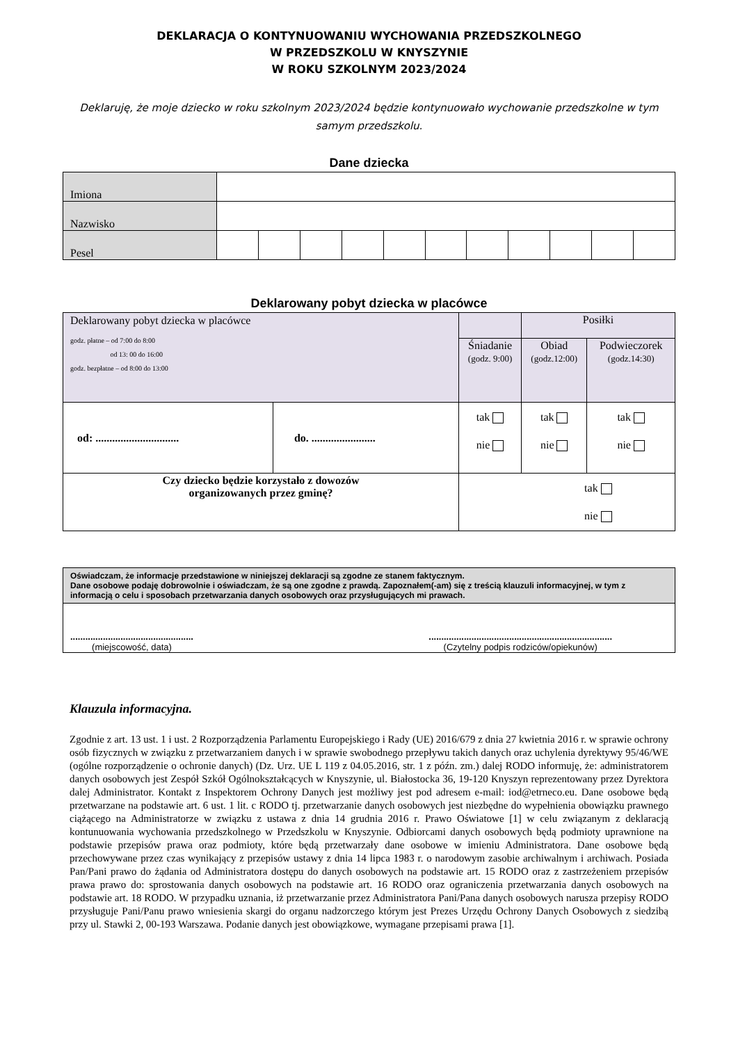DEKLARACJA O KONTYNUOWANIU WYCHOWANIA PRZEDSZKOLNEGO
W PRZEDSZKOLU W KNYSZYNIE
W ROKU SZKOLNYM 2023/2024
Deklaruję, że moje dziecko w roku szkolnym 2023/2024 będzie kontynuowało wychowanie przedszkolne w tym samym przedszkolu.
Dane dziecka
| Imiona | | | | | | | | | | | |
| Nazwisko | | | | | | | | | | | |
| Pesel | | | | | | | | | | | |
Deklarowany pobyt dziecka w placówce
| Deklarowany pobyt dziecka w placówce godz. płatne – od 7:00 do 8:00 od 13: 00 do 16:00 godz. bezpłatne – od 8:00 do 13:00 | | | Posiłki | |
| | | Śniadanie (godz. 9:00) | Obiad (godz.12:00) | Podwieczorek (godz.14:30) |
| od: .............................. | do. ....................... | tak nie | tak nie | tak nie |
| Czy dziecko będzie korzystało z dowozów organizowanych przez gminę? | | tak nie | | |
| Oświadczam, że informacje przedstawione w niniejszej deklaracji są zgodne ze stanem faktycznym. Dane osobowe podaję dobrowolnie i oświadczam, że są one zgodne z prawdą. Zapoznałem(-am) się z treścią klauzuli informacyjnej, w tym z informacją o celu i sposobach przetwarzania danych osobowych oraz przysługujących mi prawach. |
| ................................................. (miejscowość, data) ......................................................................... (Czytelny podpis rodziców/opiekunów) |
Klauzula informacyjna.
Zgodnie z art. 13 ust. 1 i ust. 2 Rozporządzenia Parlamentu Europejskiego i Rady (UE) 2016/679 z dnia 27 kwietnia 2016 r. w sprawie ochrony osób fizycznych w związku z przetwarzaniem danych i w sprawie swobodnego przepływu takich danych oraz uchylenia dyrektywy 95/46/WE (ogólne rozporządzenie o ochronie danych) (Dz. Urz. UE L 119 z 04.05.2016, str. 1 z późn. zm.) dalej RODO informuję, że: administratorem danych osobowych jest Zespół Szkół Ogólnokształcących w Knyszynie, ul. Białostocka 36, 19-120 Knyszyn reprezentowany przez Dyrektora dalej Administrator. Kontakt z Inspektorem Ochrony Danych jest możliwy jest pod adresem e-mail: iod@etrneco.eu. Dane osobowe będą przetwarzane na podstawie art. 6 ust. 1 lit. c RODO tj. przetwarzanie danych osobowych jest niezbędne do wypełnienia obowiązku prawnego ciążącego na Administratorze w związku z ustawa z dnia 14 grudnia 2016 r. Prawo Oświatowe [1] w celu związanym z deklaracją kontunuowania wychowania przedszkolnego w Przedszkolu w Knyszynie. Odbiorcami danych osobowych będą podmioty uprawnione na podstawie przepisów prawa oraz podmioty, które będą przetwarzały dane osobowe w imieniu Administratora. Dane osobowe będą przechowywane przez czas wynikający z przepisów ustawy z dnia 14 lipca 1983 r. o narodowym zasobie archiwalnym i archiwach. Posiada Pan/Pani prawo do żądania od Administratora dostępu do danych osobowych na podstawie art. 15 RODO oraz z zastrzeżeniem przepisów prawa prawo do: sprostowania danych osobowych na podstawie art. 16 RODO oraz ograniczenia przetwarzania danych osobowych na podstawie art. 18 RODO. W przypadku uznania, iż przetwarzanie przez Administratora Pani/Pana danych osobowych narusza przepisy RODO przysługuje Pani/Panu prawo wniesienia skargi do organu nadzorczego którym jest Prezes Urzędu Ochrony Danych Osobowych z siedzibą przy ul. Stawki 2, 00-193 Warszawa. Podanie danych jest obowiązkowe, wymagane przepisami prawa [1].